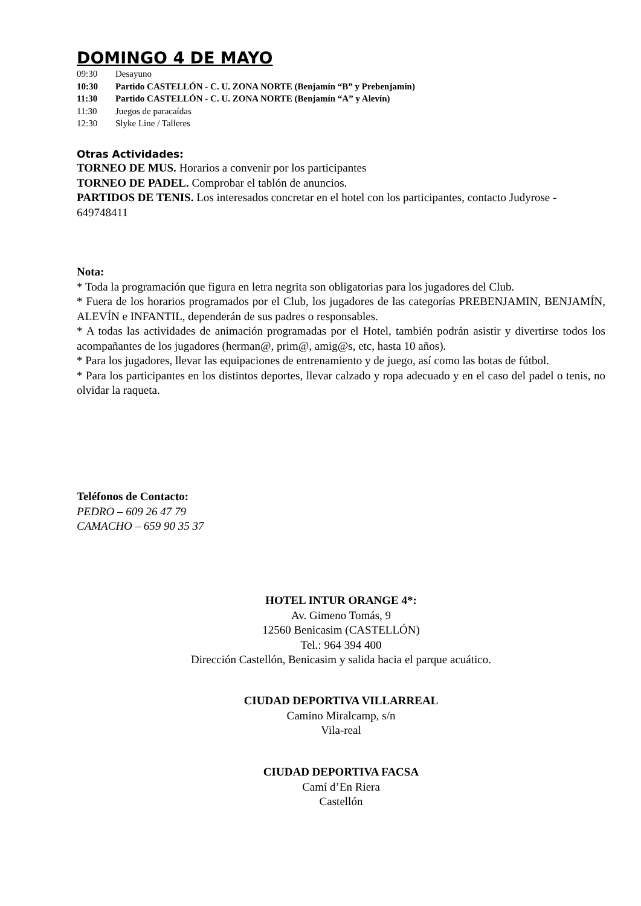DOMINGO 4 DE MAYO
09:30 Desayuno
10:30 Partido CASTELLÓN - C. U. ZONA NORTE (Benjamín “B” y Prebenjamín)
11:30 Partido CASTELLÓN - C. U. ZONA NORTE (Benjamín “A” y Alevín)
11:30 Juegos de paracaídas
12:30 Slyke Line / Talleres
Otras Actividades:
TORNEO DE MUS. Horarios a convenir por los participantes
TORNEO DE PADEL. Comprobar el tablón de anuncios.
PARTIDOS DE TENIS. Los interesados concretar en el hotel con los participantes, contacto Judyrose - 649748411
Nota:
* Toda la programación que figura en letra negrita son obligatorias para los jugadores del Club.
* Fuera de los horarios programados por el Club, los jugadores de las categorías PREBENJAMIN, BENJAMÍN, ALEVÍN e INFANTIL, dependerán de sus padres o responsables.
* A todas las actividades de animación programadas por el Hotel, también podrán asistir y divertirse todos los acompañantes de los jugadores (herman@, prim@, amig@s, etc, hasta 10 años).
* Para los jugadores, llevar las equipaciones de entrenamiento y de juego, así como las botas de fútbol.
* Para los participantes en los distintos deportes, llevar calzado y ropa adecuado y en el caso del padel o tenis, no olvidar la raqueta.
Teléfonos de Contacto:
PEDRO – 609 26 47 79
CAMACHO – 659 90 35 37
HOTEL INTUR ORANGE 4*:
Av. Gimeno Tomás, 9
12560 Benicasim (CASTELLÓN)
Tel.: 964 394 400
Dirección Castellón, Benicasim y salida hacia el parque acuático.
CIUDAD DEPORTIVA VILLARREAL
Camino Miralcamp, s/n
Vila-real
CIUDAD DEPORTIVA FACSA
Camí d’En Riera
Castellón